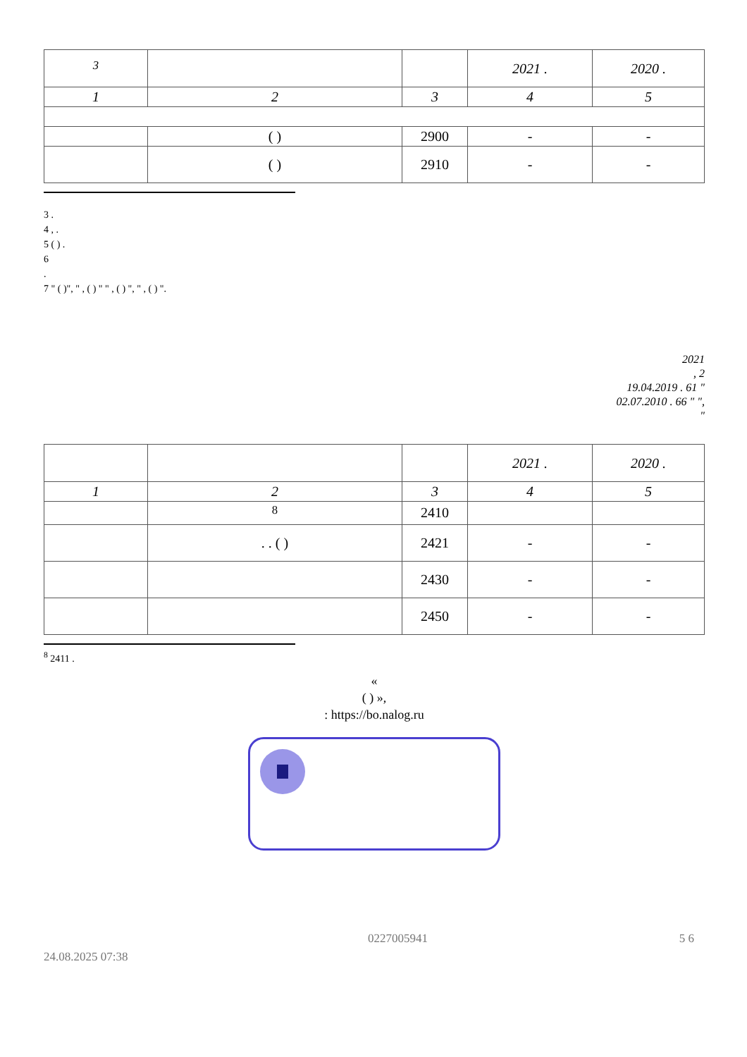| <sup>3</sup> | | | 2021 . | 2020 . |
| --- | --- | --- | --- | --- |
| 1 | 2 | 3 | 4 | 5 |
| | ( ) | 2900 | - | - |
| | ( ) | 2910 | - | - |
3 .
4 , .
5 ( ) .
6
.
7 " ( )", " , ( ) " " , ( ) ", " , ( ) ".
2021
, 2
19.04.2019 . 61 "
02.07.2010 . 66 " ",
"
| | | | 2021 . | 2020 . |
| --- | --- | --- | --- | --- |
| 1 | 2 | 3 | 4 | 5 |
| | <sup>8</sup> | 2410 | | |
| | . . ( ) | 2421 | - | - |
| | | 2430 | - | - |
| | | 2450 | - | - |
<sup>8</sup> 2411 .
«
( ) »,
: https://bo.nalog.ru
0227005941 5 6
24.08.2025 07:38